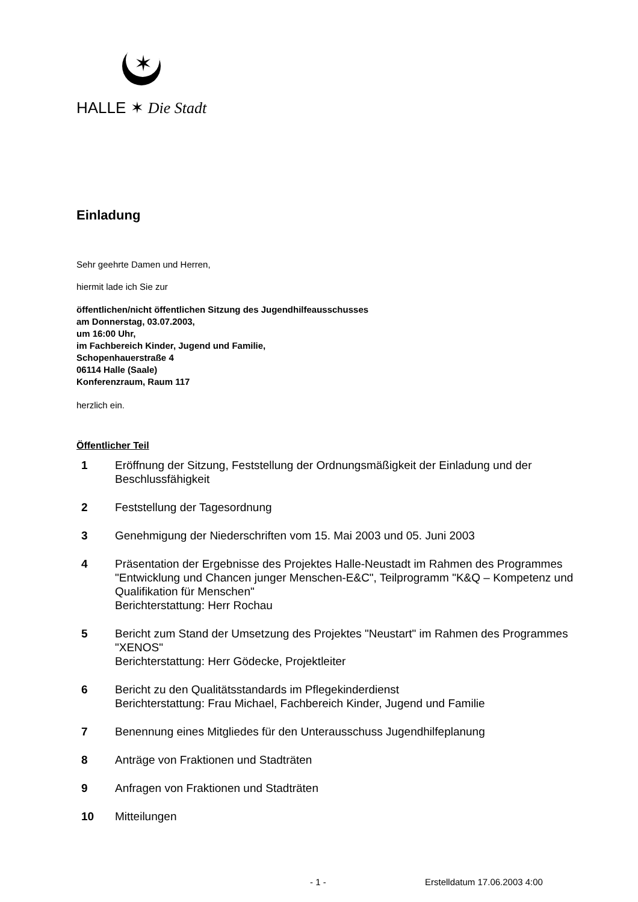✶
HALLE ✶ Die Stadt
Einladung
Sehr geehrte Damen und Herren,
hiermit lade ich Sie zur
öffentlichen/nicht öffentlichen Sitzung des Jugendhilfeausschusses
am Donnerstag, 03.07.2003,
um 16:00 Uhr,
im Fachbereich Kinder, Jugend und Familie,
Schopenhauerstraße 4
06114 Halle (Saale)
Konferenzraum, Raum 117
herzlich ein.
Öffentlicher Teil
| 1 | Eröffnung der Sitzung, Feststellung der Ordnungsmäßigkeit der Einladung und der Beschlussfähigkeit |
| 2 | Feststellung der Tagesordnung |
| 3 | Genehmigung der Niederschriften vom 15. Mai 2003 und 05. Juni 2003 |
| 4 | Präsentation der Ergebnisse des Projektes Halle-Neustadt im Rahmen des Programmes "Entwicklung und Chancen junger Menschen-E&C", Teilprogramm "K&Q – Kompetenz und Qualifikation für Menschen" Berichterstattung: Herr Rochau |
| 5 | Bericht zum Stand der Umsetzung des Projektes "Neustart" im Rahmen des Programmes "XENOS" Berichterstattung: Herr Gödecke, Projektleiter |
| 6 | Bericht zu den Qualitätsstandards im Pflegekinderdienst Berichterstattung: Frau Michael, Fachbereich Kinder, Jugend und Familie |
| 7 | Benennung eines Mitgliedes für den Unterausschuss Jugendhilfeplanung |
| 8 | Anträge von Fraktionen und Stadträten |
| 9 | Anfragen von Fraktionen und Stadträten |
| 10 | Mitteilungen |
- 1 - Erstelldatum 17.06.2003 4:00